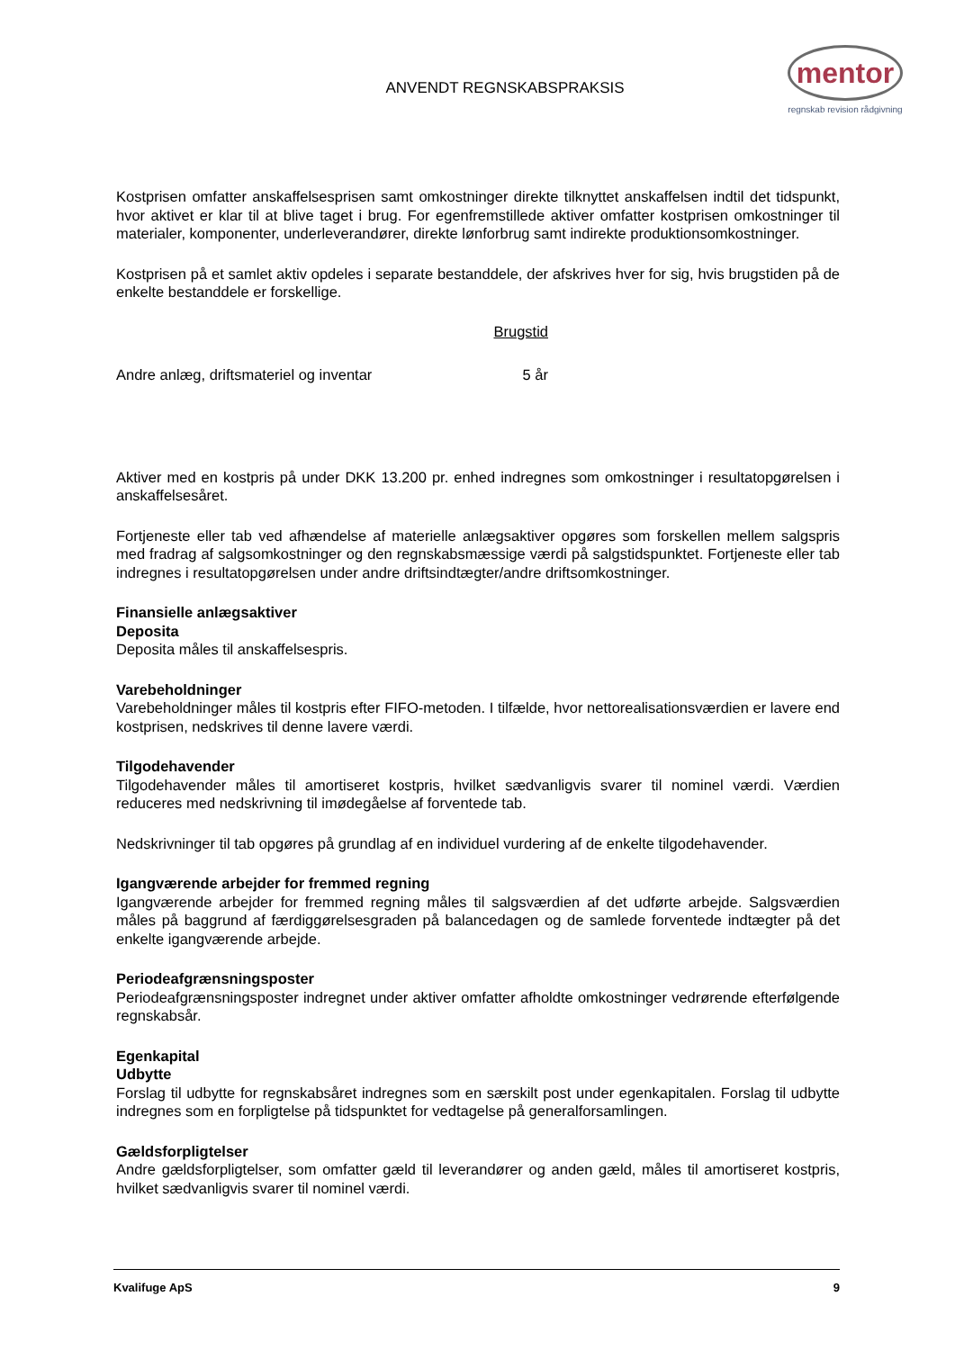ANVENDT REGNSKABSPRAKSIS
mentor
regnskab revision rådgivning
Kostprisen omfatter anskaffelsesprisen samt omkostninger direkte tilknyttet anskaffelsen indtil det tidspunkt, hvor aktivet er klar til at blive taget i brug. For egenfremstillede aktiver omfatter kostprisen omkostninger til materialer, komponenter, underleverandører, direkte lønforbrug samt indirekte produktionsomkostninger.
Kostprisen på et samlet aktiv opdeles i separate bestanddele, der afskrives hver for sig, hvis brugstiden på de enkelte bestanddele er forskellige.
| | Brugstid |
| --- | --- |
| Andre anlæg, driftsmateriel og inventar | 5 år |
Aktiver med en kostpris på under DKK 13.200 pr. enhed indregnes som omkostninger i resultatopgørelsen i anskaffelsesåret.
Fortjeneste eller tab ved afhændelse af materielle anlægsaktiver opgøres som forskellen mellem salgspris med fradrag af salgsomkostninger og den regnskabsmæssige værdi på salgstidspunktet. Fortjeneste eller tab indregnes i resultatopgørelsen under andre driftsindtægter/andre driftsomkostninger.
Finansielle anlægsaktiver
Deposita
Deposita måles til anskaffelsespris.
Varebeholdninger
Varebeholdninger måles til kostpris efter FIFO-metoden. I tilfælde, hvor nettorealisationsværdien er lavere end kostprisen, nedskrives til denne lavere værdi.
Tilgodehavender
Tilgodehavender måles til amortiseret kostpris, hvilket sædvanligvis svarer til nominel værdi. Værdien reduceres med nedskrivning til imødegåelse af forventede tab.
Nedskrivninger til tab opgøres på grundlag af en individuel vurdering af de enkelte tilgodehavender.
Igangværende arbejder for fremmed regning
Igangværende arbejder for fremmed regning måles til salgsværdien af det udførte arbejde. Salgsværdien måles på baggrund af færdiggørelsesgraden på balancedagen og de samlede forventede indtægter på det enkelte igangværende arbejde.
Periodeafgrænsningsposter
Periodeafgrænsningsposter indregnet under aktiver omfatter afholdte omkostninger vedrørende efterfølgende regnskabsår.
Egenkapital
Udbytte
Forslag til udbytte for regnskabsåret indregnes som en særskilt post under egenkapitalen. Forslag til udbytte indregnes som en forpligtelse på tidspunktet for vedtagelse på generalforsamlingen.
Gældsforpligtelser
Andre gældsforpligtelser, som omfatter gæld til leverandører og anden gæld, måles til amortiseret kostpris, hvilket sædvanligvis svarer til nominel værdi.
Kvalifuge ApS 9